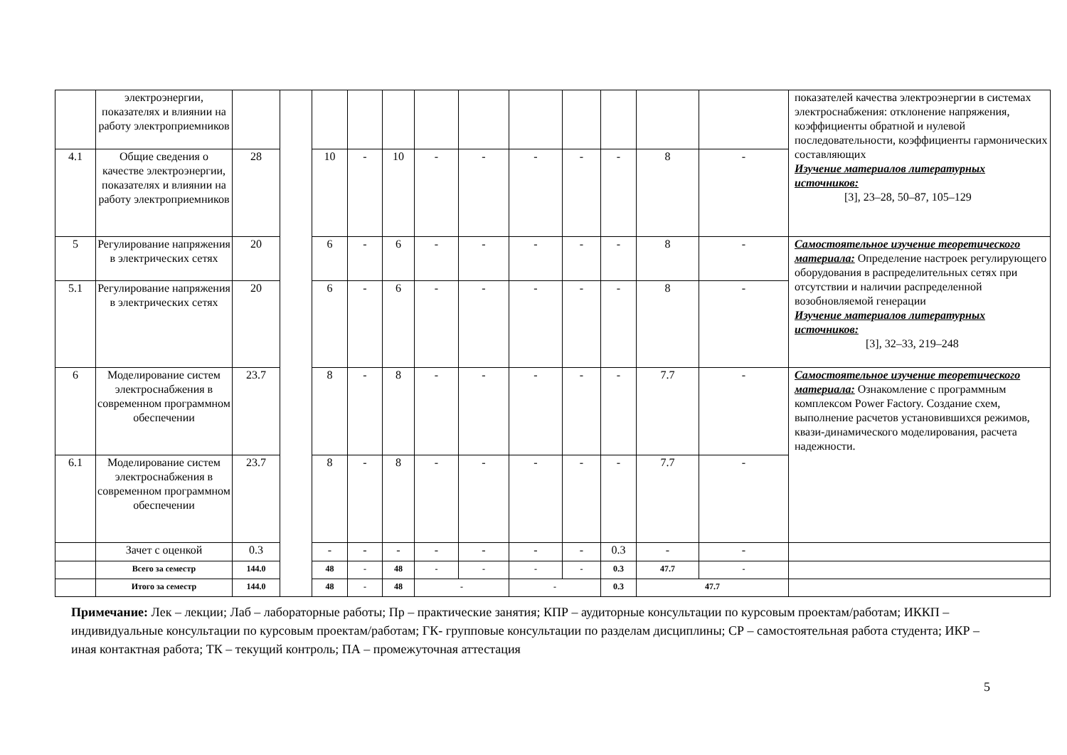| | электроэнергии, показателях и влиянии на работу электроприемников | | | | | | | | | | | | | показателей качества электроэнергии в системах электроснабжения: отклонение напряжения, коэффициенты обратной и нулевой последовательности, коэффициенты гармонических составляющих Изучение материалов литературных источников: [3], 23–28, 50–87, 105–129 |
| 4.1 | Общие сведения о качестве электроэнергии, показателях и влиянии на работу электроприемников | 28 | | 10 | - | 10 | - | - | - | - | - | 8 | - | |
| 5 | Регулирование напряжения в электрических сетях | 20 | | 6 | - | 6 | - | - | - | - | - | 8 | - | Самостоятельное изучение теоретического материала: Определение настроек регулирующего оборудования в распределительных сетях при отсутствии и наличии распределенной возобновляемой генерации Изучение материалов литературных источников: [3], 32–33, 219–248 |
| 5.1 | Регулирование напряжения в электрических сетях | 20 | | 6 | - | 6 | - | - | - | - | - | 8 | - | |
| 6 | Моделирование систем электроснабжения в современном программном обеспечении | 23.7 | | 8 | - | 8 | - | - | - | - | - | 7.7 | - | Самостоятельное изучение теоретического материала: Ознакомление с программным комплексом Power Factory. Создание схем, выполнение расчетов установившихся режимов, квази-динамического моделирования, расчета надежности. |
| 6.1 | Моделирование систем электроснабжения в современном программном обеспечении | 23.7 | | 8 | - | 8 | - | - | - | - | - | 7.7 | - | |
| | Зачет с оценкой | 0.3 | | - | - | - | - | - | - | - | 0.3 | - | - | |
| | Всего за семестр | 144.0 | | 48 | - | 48 | - | - | - | - | 0.3 | 47.7 | - | |
| | Итого за семестр | 144.0 | | 48 | - | 48 | - | | - | | 0.3 | 47.7 | | |
Примечание: Лек – лекции; Лаб – лабораторные работы; Пр – практические занятия; КПР – аудиторные консультации по курсовым проектам/работам; ИККП – индивидуальные консультации по курсовым проектам/работам; ГК- групповые консультации по разделам дисциплины; СР – самостоятельная работа студента; ИКР – иная контактная работа; ТК – текущий контроль; ПА – промежуточная аттестация
5